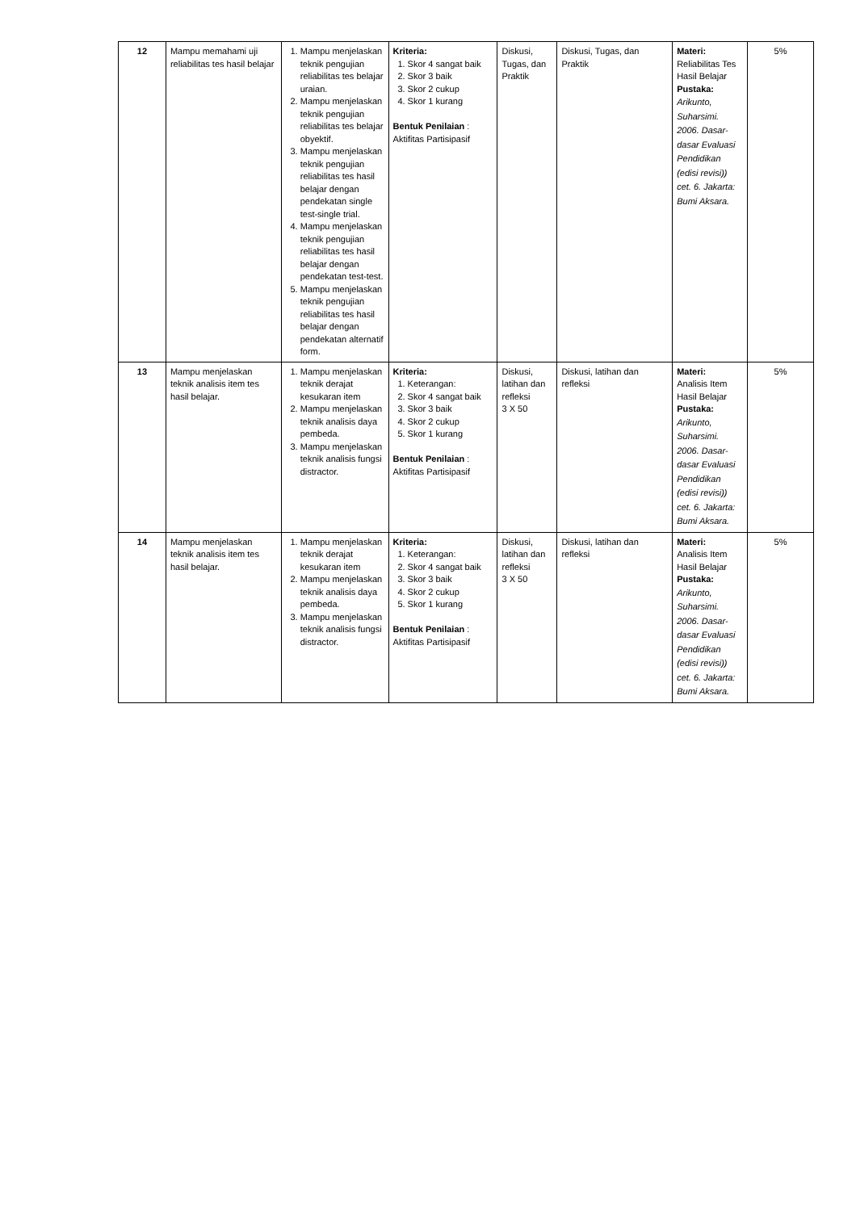| 12 | Mampu memahami uji reliabilitas tes hasil belajar | 1. Mampu menjelaskan teknik pengujian reliabilitas tes belajar uraian. 2. Mampu menjelaskan teknik pengujian reliabilitas tes belajar obyektif. 3. Mampu menjelaskan teknik pengujian reliabilitas tes hasil belajar dengan pendekatan single test-single trial. 4. Mampu menjelaskan teknik pengujian reliabilitas tes hasil belajar dengan pendekatan test-test. 5. Mampu menjelaskan teknik pengujian reliabilitas tes hasil belajar dengan pendekatan alternatif form. | Kriteria: 1. Skor 4 sangat baik 2. Skor 3 baik 3. Skor 2 cukup 4. Skor 1 kurang Bentuk Penilaian : Aktifitas Partisipasif | Diskusi, Tugas, dan Praktik | Diskusi, Tugas, dan Praktik | Materi: Reliabilitas Tes Hasil Belajar Pustaka: Arikunto, Suharsimi. 2006. Dasar-dasar Evaluasi Pendidikan (edisi revisi)) cet. 6. Jakarta: Bumi Aksara. | 5% |
| 13 | Mampu menjelaskan teknik analisis item tes hasil belajar. | 1. Mampu menjelaskan teknik derajat kesukaran item 2. Mampu menjelaskan teknik analisis daya pembeda. 3. Mampu menjelaskan teknik analisis fungsi distractor. | Kriteria: 1. Keterangan: 2. Skor 4 sangat baik 3. Skor 3 baik 4. Skor 2 cukup 5. Skor 1 kurang Bentuk Penilaian : Aktifitas Partisipasif | Diskusi, latihan dan refleksi 3 X 50 | Diskusi, latihan dan refleksi | Materi: Analisis Item Hasil Belajar Pustaka: Arikunto, Suharsimi. 2006. Dasar-dasar Evaluasi Pendidikan (edisi revisi)) cet. 6. Jakarta: Bumi Aksara. | 5% |
| 14 | Mampu menjelaskan teknik analisis item tes hasil belajar. | 1. Mampu menjelaskan teknik derajat kesukaran item 2. Mampu menjelaskan teknik analisis daya pembeda. 3. Mampu menjelaskan teknik analisis fungsi distractor. | Kriteria: 1. Keterangan: 2. Skor 4 sangat baik 3. Skor 3 baik 4. Skor 2 cukup 5. Skor 1 kurang Bentuk Penilaian : Aktifitas Partisipasif | Diskusi, latihan dan refleksi 3 X 50 | Diskusi, latihan dan refleksi | Materi: Analisis Item Hasil Belajar Pustaka: Arikunto, Suharsimi. 2006. Dasar-dasar Evaluasi Pendidikan (edisi revisi)) cet. 6. Jakarta: Bumi Aksara. | 5% |